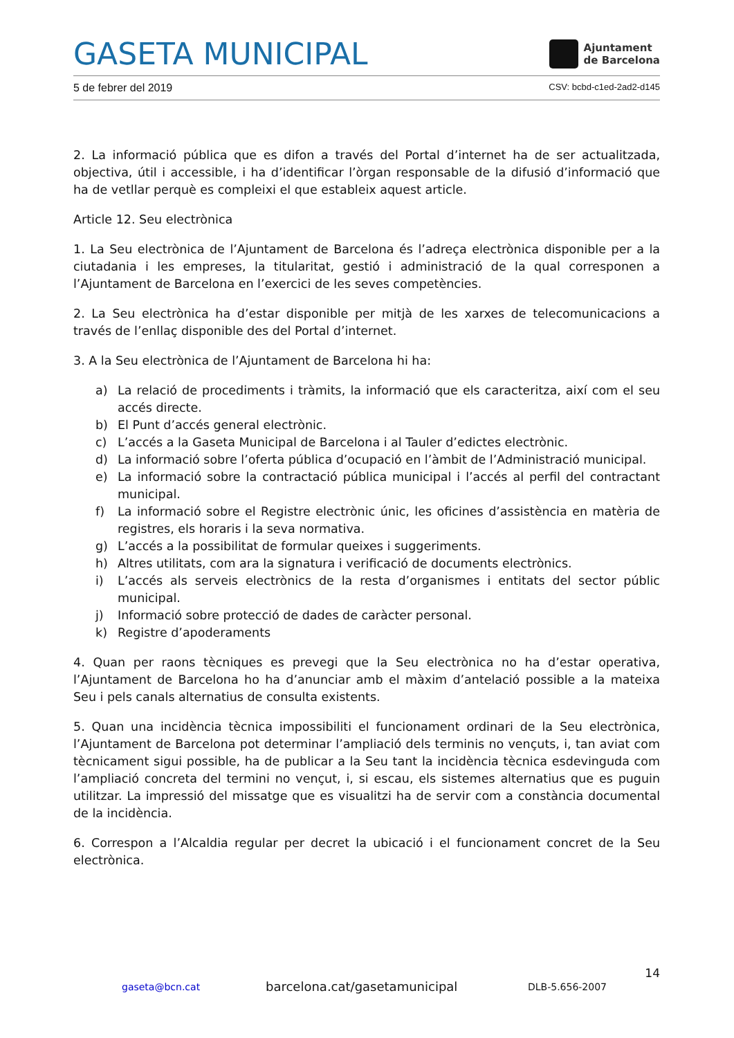GASETA MUNICIPAL
Ajuntament
de Barcelona
5 de febrer del 2019 CSV: bcbd-c1ed-2ad2-d145
2. La informació pública que es difon a través del Portal d’internet ha de ser actualitzada, objectiva, útil i accessible, i ha d’identificar l’òrgan responsable de la difusió d’informació que ha de vetllar perquè es compleixi el que estableix aquest article.
Article 12. Seu electrònica
1. La Seu electrònica de l’Ajuntament de Barcelona és l’adreça electrònica disponible per a la ciutadania i les empreses, la titularitat, gestió i administració de la qual corresponen a l’Ajuntament de Barcelona en l’exercici de les seves competències.
2. La Seu electrònica ha d’estar disponible per mitjà de les xarxes de telecomunicacions a través de l’enllaç disponible des del Portal d’internet.
3. A la Seu electrònica de l’Ajuntament de Barcelona hi ha:
a) La relació de procediments i tràmits, la informació que els caracteritza, així com el seu accés directe.
b) El Punt d’accés general electrònic.
c) L’accés a la Gaseta Municipal de Barcelona i al Tauler d’edictes electrònic.
d) La informació sobre l’oferta pública d’ocupació en l’àmbit de l’Administració municipal.
e) La informació sobre la contractació pública municipal i l’accés al perfil del contractant municipal.
f) La informació sobre el Registre electrònic únic, les oficines d’assistència en matèria de registres, els horaris i la seva normativa.
g) L’accés a la possibilitat de formular queixes i suggeriments.
h) Altres utilitats, com ara la signatura i verificació de documents electrònics.
i) L’accés als serveis electrònics de la resta d’organismes i entitats del sector públic municipal.
j) Informació sobre protecció de dades de caràcter personal.
k) Registre d’apoderaments
4. Quan per raons tècniques es prevegi que la Seu electrònica no ha d’estar operativa, l’Ajuntament de Barcelona ho ha d’anunciar amb el màxim d’antelació possible a la mateixa Seu i pels canals alternatius de consulta existents.
5. Quan una incidència tècnica impossibiliti el funcionament ordinari de la Seu electrònica, l’Ajuntament de Barcelona pot determinar l’ampliació dels terminis no vençuts, i, tan aviat com tècnicament sigui possible, ha de publicar a la Seu tant la incidència tècnica esdevinguda com l’ampliació concreta del termini no vençut, i, si escau, els sistemes alternatius que es puguin utilitzar. La impressió del missatge que es visualitzi ha de servir com a constància documental de la incidència.
6. Correspon a l’Alcaldia regular per decret la ubicació i el funcionament concret de la Seu electrònica.
14
gaseta@bcn.cat barcelona.cat/gasetamunicipal DLB-5.656-2007